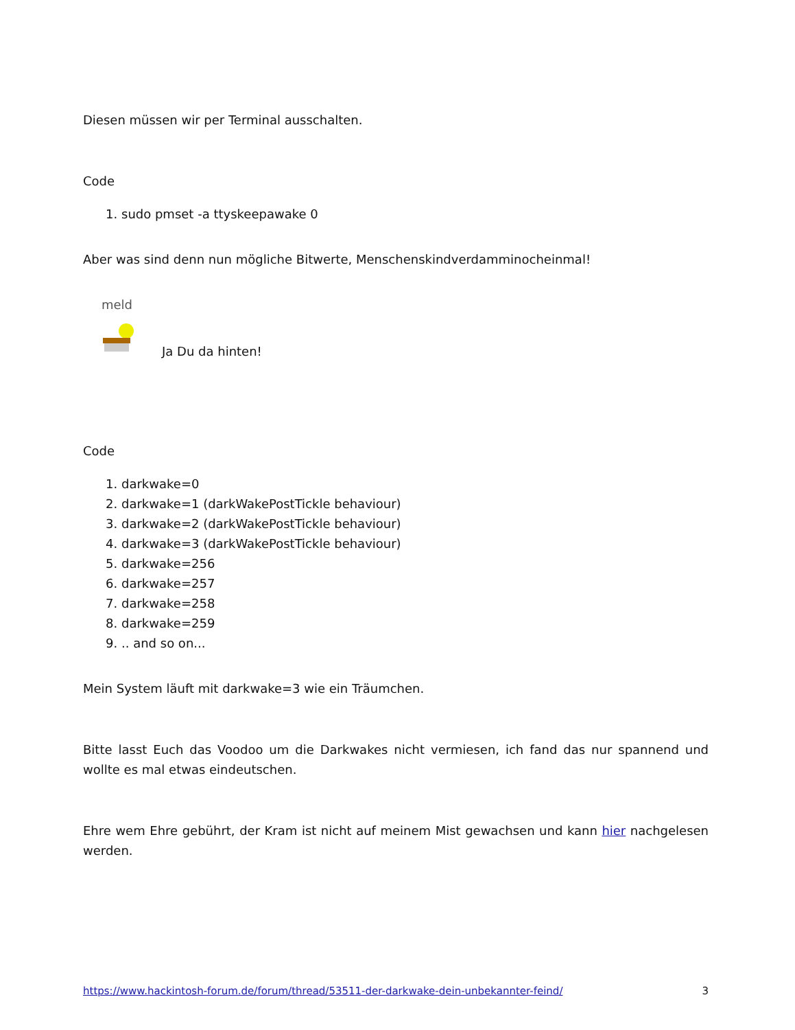Diesen müssen wir per Terminal ausschalten.
Code
1. sudo pmset -a ttyskeepawake 0
Aber was sind denn nun mögliche Bitwerte, Menschenskindverdamminocheinmal!
meld
Ja Du da hinten!
Code
1. darkwake=0
2. darkwake=1 (darkWakePostTickle behaviour)
3. darkwake=2 (darkWakePostTickle behaviour)
4. darkwake=3 (darkWakePostTickle behaviour)
5. darkwake=256
6. darkwake=257
7. darkwake=258
8. darkwake=259
9. .. and so on...
Mein System läuft mit darkwake=3 wie ein Träumchen.
Bitte lasst Euch das Voodoo um die Darkwakes nicht vermiesen, ich fand das nur spannend und wollte es mal etwas eindeutschen.
Ehre wem Ehre gebührt, der Kram ist nicht auf meinem Mist gewachsen und kann hier nachgelesen werden.
https://www.hackintosh-forum.de/forum/thread/53511-der-darkwake-dein-unbekannter-feind/ 3